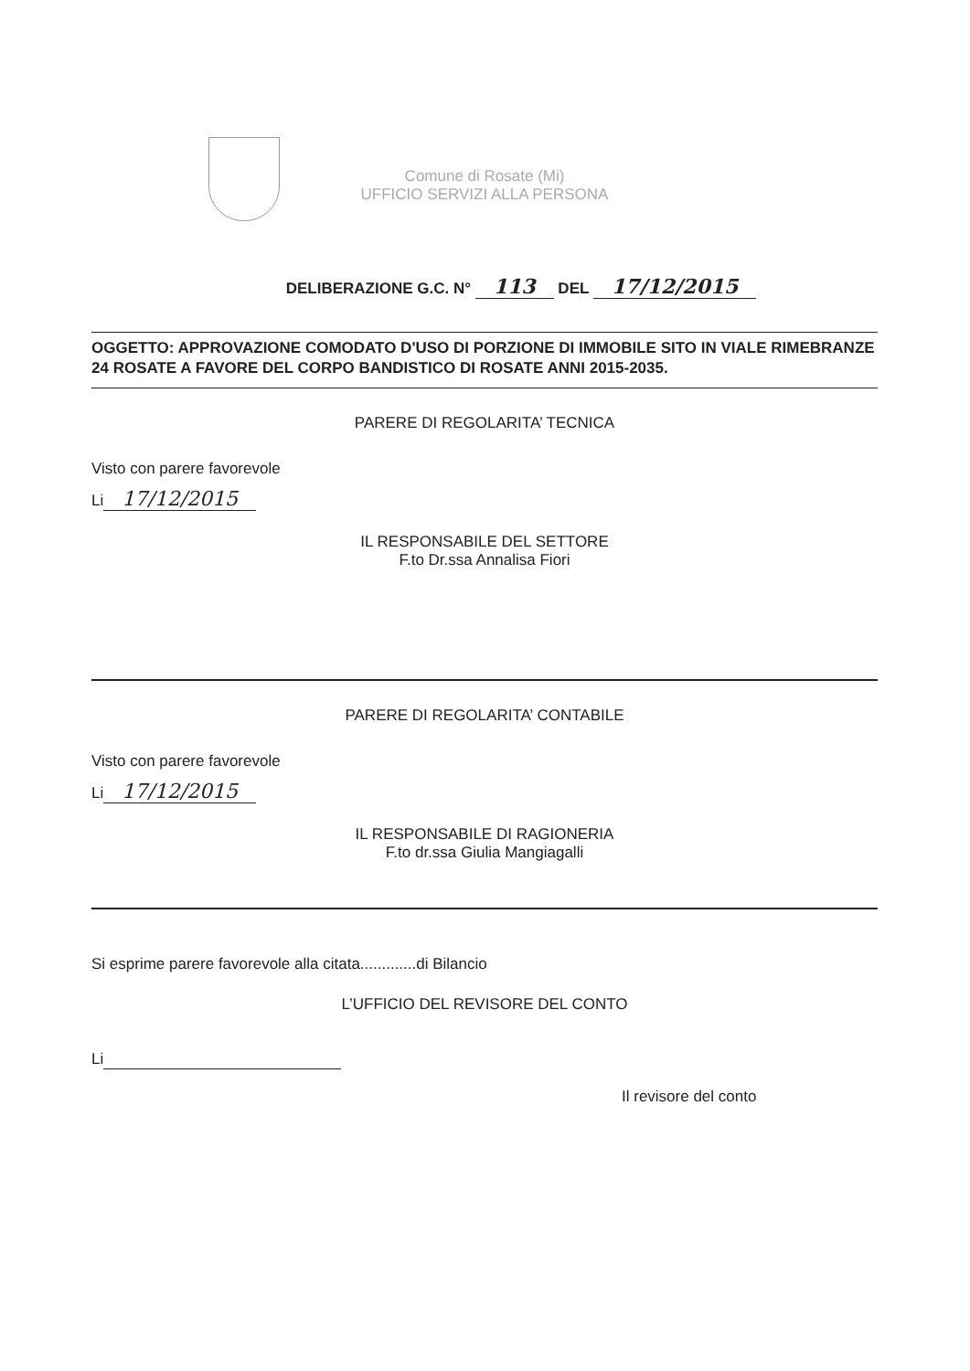Comune di Rosate (Mi)
UFFICIO SERVIZI ALLA PERSONA
DELIBERAZIONE G.C. N° 113 DEL 17/12/2015
OGGETTO: APPROVAZIONE COMODATO D'USO DI PORZIONE DI IMMOBILE SITO IN VIALE RIMEBRANZE 24 ROSATE A FAVORE DEL CORPO BANDISTICO DI ROSATE ANNI 2015-2035.
PARERE DI REGOLARITA’ TECNICA
Visto con parere favorevole
Li 17/12/2015
IL RESPONSABILE DEL SETTORE
F.to Dr.ssa Annalisa Fiori
PARERE DI REGOLARITA’ CONTABILE
Visto con parere favorevole
Li 17/12/2015
IL RESPONSABILE DI RAGIONERIA
F.to dr.ssa Giulia Mangiagalli
Si esprime parere favorevole alla citata.............di Bilancio
L’UFFICIO DEL REVISORE DEL CONTO
Li
Il revisore del conto